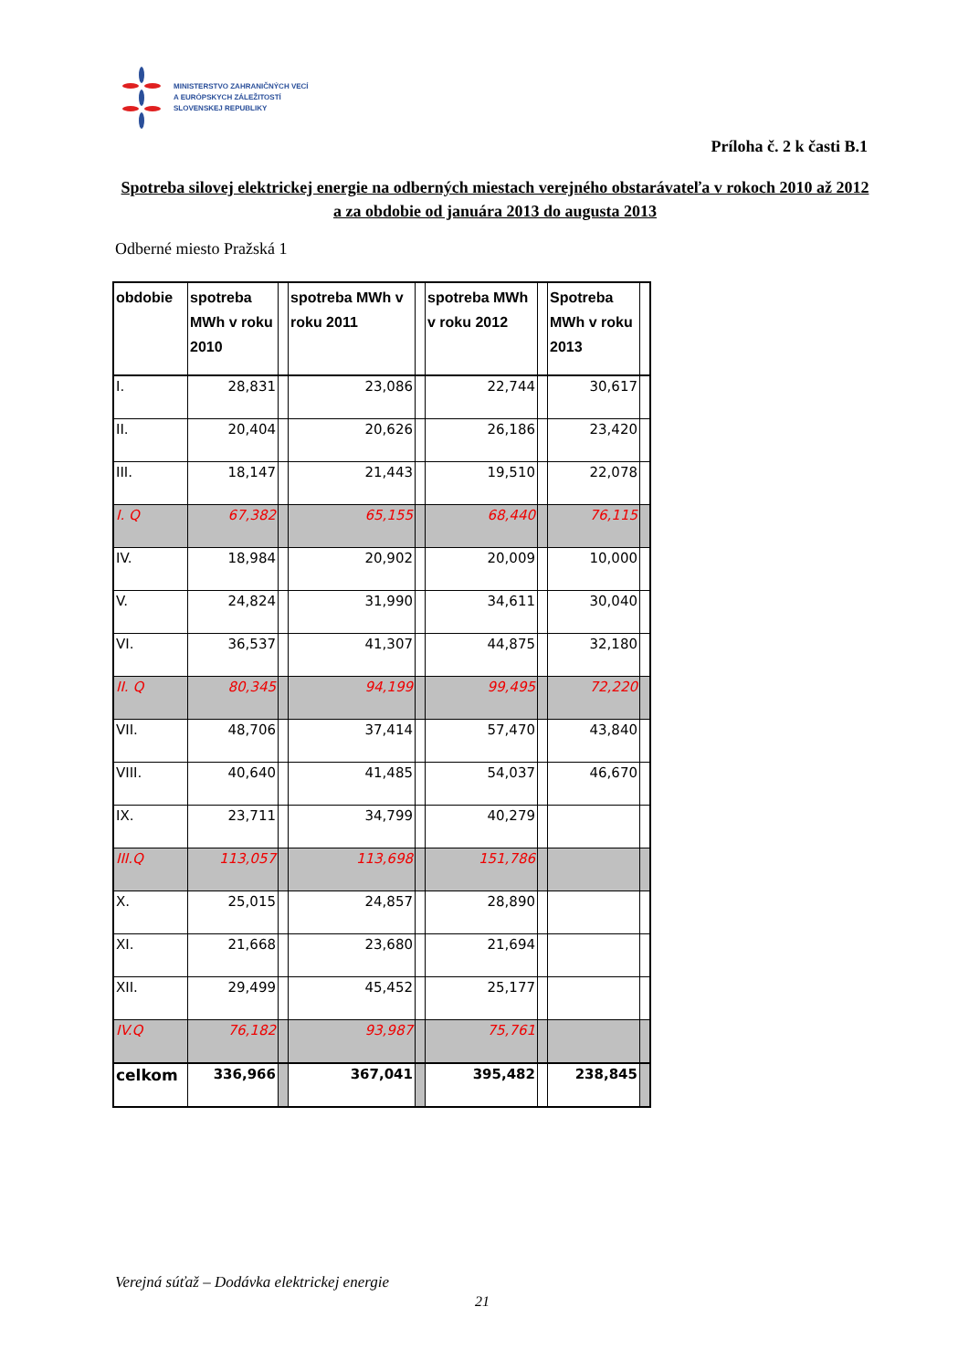MINISTERSTVO ZAHRANIČNÝCH VECÍ
A EURÓPSKYCH ZÁLEŽITOSTÍ
SLOVENSKEJ REPUBLIKY
Príloha č. 2 k časti B.1
Spotreba silovej elektrickej energie na odberných miestach verejného obstarávateľa v rokoch 2010 až 2012 a za obdobie od januára 2013 do augusta 2013
Odberné miesto Pražská 1
| obdobie | spotreba MWh v roku 2010 | | spotreba MWh v roku 2011 | | spotreba MWh v roku 2012 | | Spotreba MWh v roku 2013 | |
| --- | --- | --- | --- | --- | --- | --- | --- | --- |
| I. | 28,831 | | 23,086 | | 22,744 | | 30,617 | |
| II. | 20,404 | | 20,626 | | 26,186 | | 23,420 | |
| III. | 18,147 | | 21,443 | | 19,510 | | 22,078 | |
| I. Q | 67,382 | | 65,155 | | 68,440 | | 76,115 | |
| IV. | 18,984 | | 20,902 | | 20,009 | | 10,000 | |
| V. | 24,824 | | 31,990 | | 34,611 | | 30,040 | |
| VI. | 36,537 | | 41,307 | | 44,875 | | 32,180 | |
| II. Q | 80,345 | | 94,199 | | 99,495 | | 72,220 | |
| VII. | 48,706 | | 37,414 | | 57,470 | | 43,840 | |
| VIII. | 40,640 | | 41,485 | | 54,037 | | 46,670 | |
| IX. | 23,711 | | 34,799 | | 40,279 | | | |
| III.Q | 113,057 | | 113,698 | | 151,786 | | | |
| X. | 25,015 | | 24,857 | | 28,890 | | | |
| XI. | 21,668 | | 23,680 | | 21,694 | | | |
| XII. | 29,499 | | 45,452 | | 25,177 | | | |
| IV.Q | 76,182 | | 93,987 | | 75,761 | | | |
| celkom | 336,966 | | 367,041 | | 395,482 | | 238,845 | |
Verejná súťaž – Dodávka elektrickej energie
21